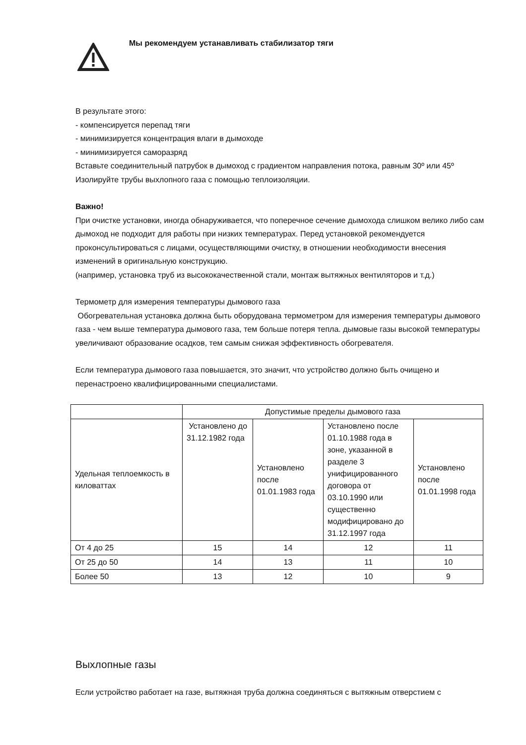Мы рекомендуем устанавливать стабилизатор тяги
В результате этого:
- компенсируется перепад тяги
- минимизируется концентрация влаги в дымоходе
- минимизируется саморазряд
Вставьте соединительный патрубок в дымоход с градиентом направления потока, равным 30º или 45º
Изолируйте трубы выхлопного газа с помощью теплоизоляции.
Важно!
При очистке установки, иногда обнаруживается, что поперечное сечение дымохода слишком велико либо сам дымоход не подходит для работы при низких температурах. Перед установкой рекомендуется проконсультироваться с лицами, осуществляющими очистку, в отношении необходимости внесения изменений в оригинальную конструкцию.
(например, установка труб из высококачественной стали, монтаж вытяжных вентиляторов и т.д.)
Термометр для измерения температуры дымового газа
Обогревательная установка должна быть оборудована термометром для измерения температуры дымового газа - чем выше температура дымового газа, тем больше потеря тепла. дымовые газы высокой температуры увеличивают образование осадков, тем самым снижая эффективность обогревателя.
Если температура дымового газа повышается, это значит, что устройство должно быть очищено и перенастроено квалифицированными специалистами.
| | Допустимые пределы дымового газа | | | |
| Удельная теплоемкость в киловаттах | Установлено до 31.12.1982 года | Установлено после 01.01.1983 года | Установлено после 01.10.1988 года в зоне, указанной в разделе 3 унифицированного договора от 03.10.1990 или существенно модифицировано до 31.12.1997 года | Установлено после 01.01.1998 года |
| От 4 до 25 | 15 | 14 | 12 | 11 |
| От 25 до 50 | 14 | 13 | 11 | 10 |
| Более 50 | 13 | 12 | 10 | 9 |
Выхлопные газы
Если устройство работает на газе, вытяжная труба должна соединяться с вытяжным отверстием с